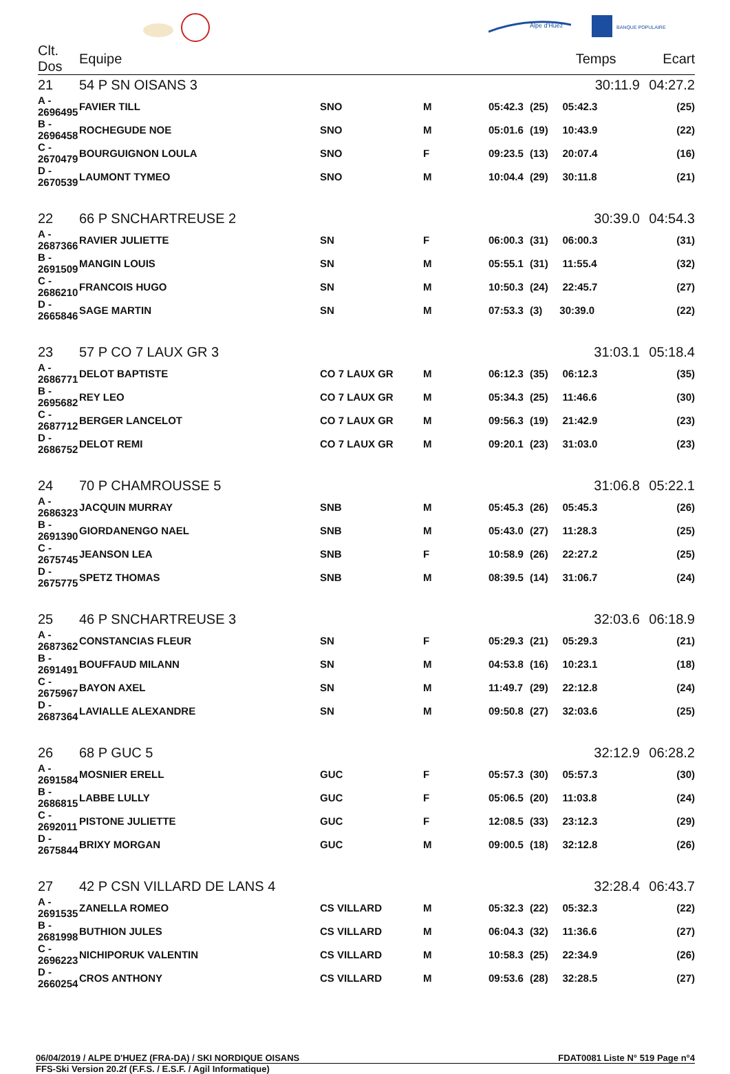Alpe d'Huez
BANQUE POPULAIRE
| Clt. Dos | Equipe | | | | | Temps | Ecart |
| --- | --- | --- | --- | --- | --- | --- | --- |
| 21 | 54 P SN OISANS 3 | | | | | 30:11.9 | 04:27.2 |
| A - 2696495 | FAVIER TILL | | SNO | M | 05:42.3 | (25) 05:42.3 | (25) |
| B - 2696458 | ROCHEGUDE NOE | | SNO | M | 05:01.6 | (19) 10:43.9 | (22) |
| C - 2670479 | BOURGUIGNON LOULA | | SNO | F | 09:23.5 | (13) 20:07.4 | (16) |
| D - 2670539 | LAUMONT TYMEO | | SNO | M | 10:04.4 | (29) 30:11.8 | (21) |
| 22 | 66 P SNCHARTREUSE 2 | | | | | 30:39.0 | 04:54.3 |
| A - 2687366 | RAVIER JULIETTE | | SN | F | 06:00.3 | (31) 06:00.3 | (31) |
| B - 2691509 | MANGIN LOUIS | | SN | M | 05:55.1 | (31) 11:55.4 | (32) |
| C - 2686210 | FRANCOIS HUGO | | SN | M | 10:50.3 | (24) 22:45.7 | (27) |
| D - 2665846 | SAGE MARTIN | | SN | M | 07:53.3 | (3) 30:39.0 | (22) |
| 23 | 57 P CO 7 LAUX GR 3 | | | | | 31:03.1 | 05:18.4 |
| A - 2686771 | DELOT BAPTISTE | | CO 7 LAUX GR | M | 06:12.3 | (35) 06:12.3 | (35) |
| B - 2695682 | REY LEO | | CO 7 LAUX GR | M | 05:34.3 | (25) 11:46.6 | (30) |
| C - 2687712 | BERGER LANCELOT | | CO 7 LAUX GR | M | 09:56.3 | (19) 21:42.9 | (23) |
| D - 2686752 | DELOT REMI | | CO 7 LAUX GR | M | 09:20.1 | (23) 31:03.0 | (23) |
| 24 | 70 P CHAMROUSSE 5 | | | | | 31:06.8 | 05:22.1 |
| A - 2686323 | JACQUIN MURRAY | | SNB | M | 05:45.3 | (26) 05:45.3 | (26) |
| B - 2691390 | GIORDANENGO NAEL | | SNB | M | 05:43.0 | (27) 11:28.3 | (25) |
| C - 2675745 | JEANSON LEA | | SNB | F | 10:58.9 | (26) 22:27.2 | (25) |
| D - 2675775 | SPETZ THOMAS | | SNB | M | 08:39.5 | (14) 31:06.7 | (24) |
| 25 | 46 P SNCHARTREUSE 3 | | | | | 32:03.6 | 06:18.9 |
| A - 2687362 | CONSTANCIAS FLEUR | | SN | F | 05:29.3 | (21) 05:29.3 | (21) |
| B - 2691491 | BOUFFAUD MILANN | | SN | M | 04:53.8 | (16) 10:23.1 | (18) |
| C - 2675967 | BAYON AXEL | | SN | M | 11:49.7 | (29) 22:12.8 | (24) |
| D - 2687364 | LAVIALLE ALEXANDRE | | SN | M | 09:50.8 | (27) 32:03.6 | (25) |
| 26 | 68 P GUC 5 | | | | | 32:12.9 | 06:28.2 |
| A - 2691584 | MOSNIER ERELL | | GUC | F | 05:57.3 | (30) 05:57.3 | (30) |
| B - 2686815 | LABBE LULLY | | GUC | F | 05:06.5 | (20) 11:03.8 | (24) |
| C - 2692011 | PISTONE JULIETTE | | GUC | F | 12:08.5 | (33) 23:12.3 | (29) |
| D - 2675844 | BRIXY MORGAN | | GUC | M | 09:00.5 | (18) 32:12.8 | (26) |
| 27 | 42 P CSN VILLARD DE LANS 4 | | | | | 32:28.4 | 06:43.7 |
| A - 2691535 | ZANELLA ROMEO | | CS VILLARD | M | 05:32.3 | (22) 05:32.3 | (22) |
| B - 2681998 | BUTHION JULES | | CS VILLARD | M | 06:04.3 | (32) 11:36.6 | (27) |
| C - 2696223 | NICHIPORUK VALENTIN | | CS VILLARD | M | 10:58.3 | (25) 22:34.9 | (26) |
| D - 2660254 | CROS ANTHONY | | CS VILLARD | M | 09:53.6 | (28) 32:28.5 | (27) |
06/04/2019 / ALPE D'HUEZ (FRA-DA) / SKI NORDIQUE OISANS FDAT0081 Liste N° 519 Page n°4
FFS-Ski Version 20.2f (F.F.S. / E.S.F. / Agil Informatique)